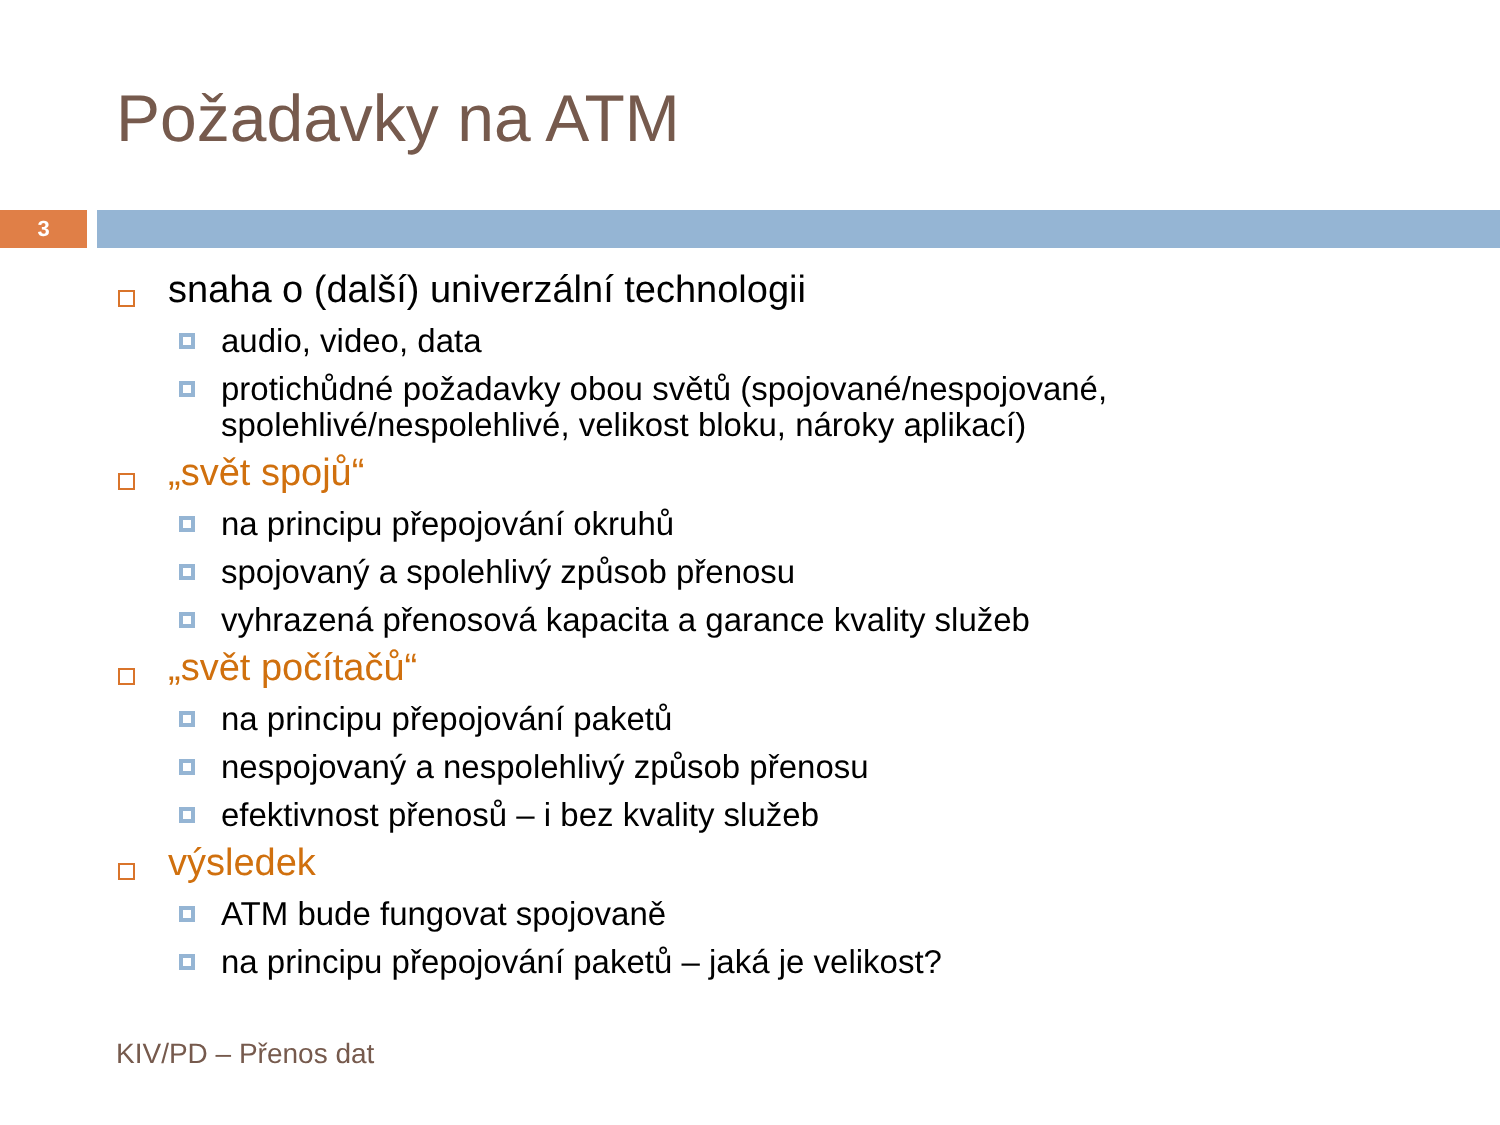Požadavky na ATM
3
snaha o (další) univerzální technologii
audio, video, data
protichůdné požadavky obou světů (spojované/nespojované, spolehlivé/nespolehlivé, velikost bloku, nároky aplikací)
„svět spojů“
na principu přepojování okruhů
spojovaný a spolehlivý způsob přenosu
vyhrazená přenosová kapacita a garance kvality služeb
„svět počítačů“
na principu přepojování paketů
nespojovaný a nespolehlivý způsob přenosu
efektivnost přenosů – i bez kvality služeb
výsledek
ATM bude fungovat spojovaně
na principu přepojování paketů – jaká je velikost?
KIV/PD – Přenos dat